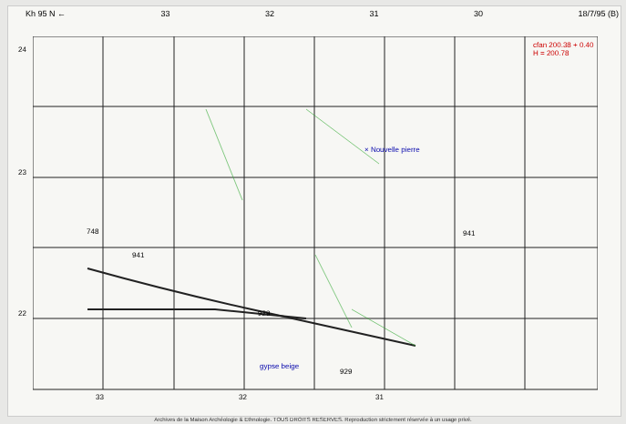Kh 95 N ← 33 32 31 30 18/7/95 (B)
24
23
22
748
941
941
929
929
cfan 200.38 + 0.40
H = 200.78
× Nouvelle pierre
gypse beige
33 32 31
Archives de la Maison Archéologie & Ethnologie. TOUS DROITS RESERVES. Reproduction strictement réservée à un usage privé.